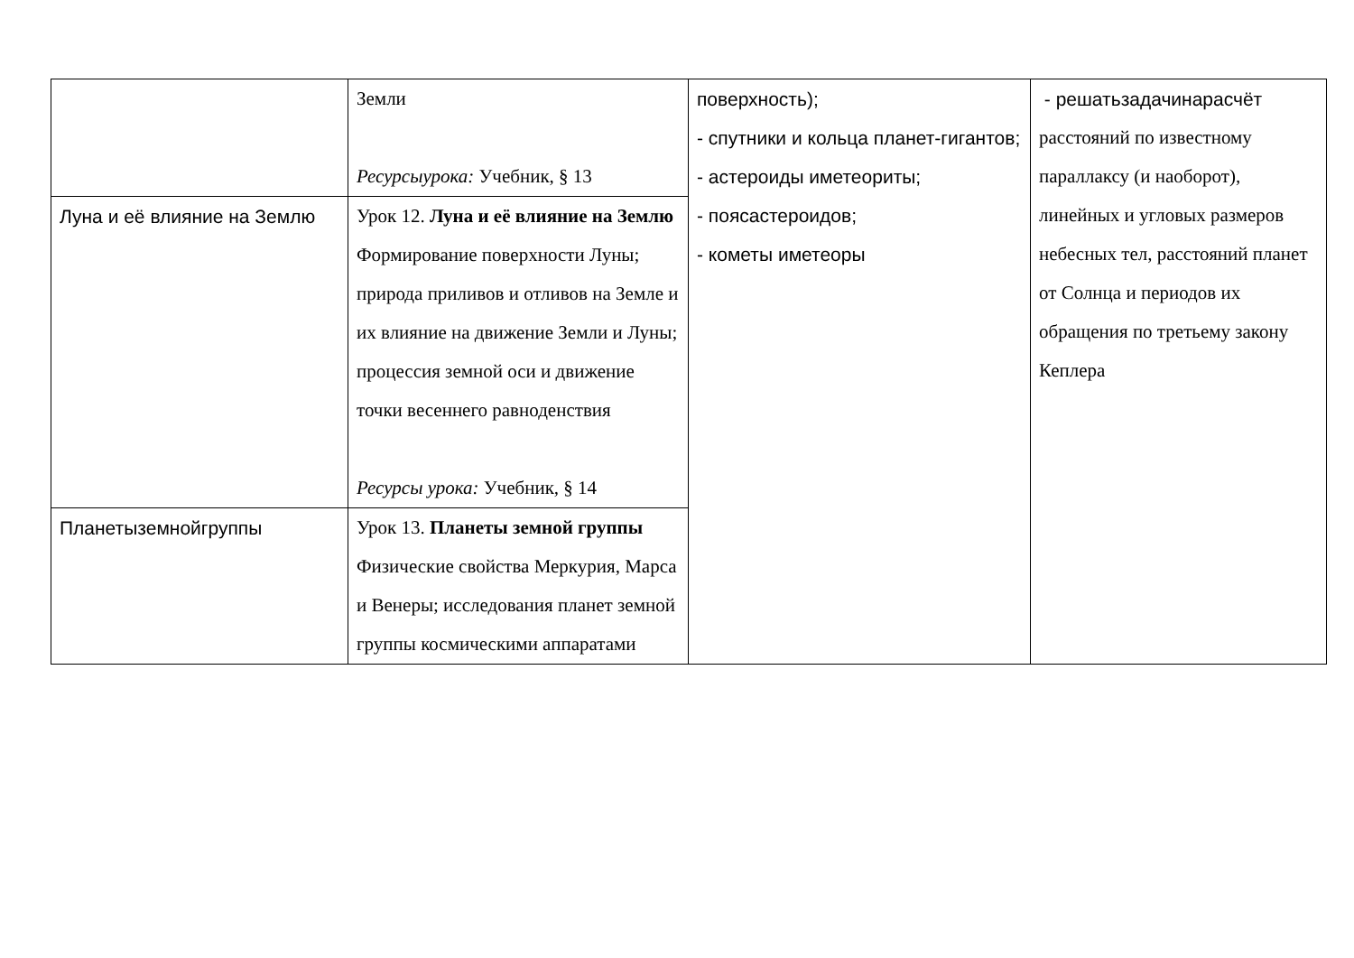| | Земли Ресурсыурока: Учебник, § 13 | поверхность); - спутники и кольца планет-гигантов; - астероиды иметеориты; - поясастероидов; - кометы иметеоры | - решатьзадачинарасчёт расстояний по известному параллаксу (и наоборот), линейных и угловых размеров небесных тел, расстояний планет от Солнца и периодов их обращения по третьему закону Кеплера |
| Луна и её влияние на Землю | Урок 12. Луна и её влияние на Землю Формирование поверхности Луны; природа приливов и отливов на Земле и их влияние на движение Земли и Луны; процессия земной оси и движение точки весеннего равноденствия Ресурсы урока: Учебник, § 14 | | |
| Планетыземнойгруппы | Урок 13. Планеты земной группы Физические свойства Меркурия, Марса и Венеры; исследования планет земной группы космическими аппаратами | | |